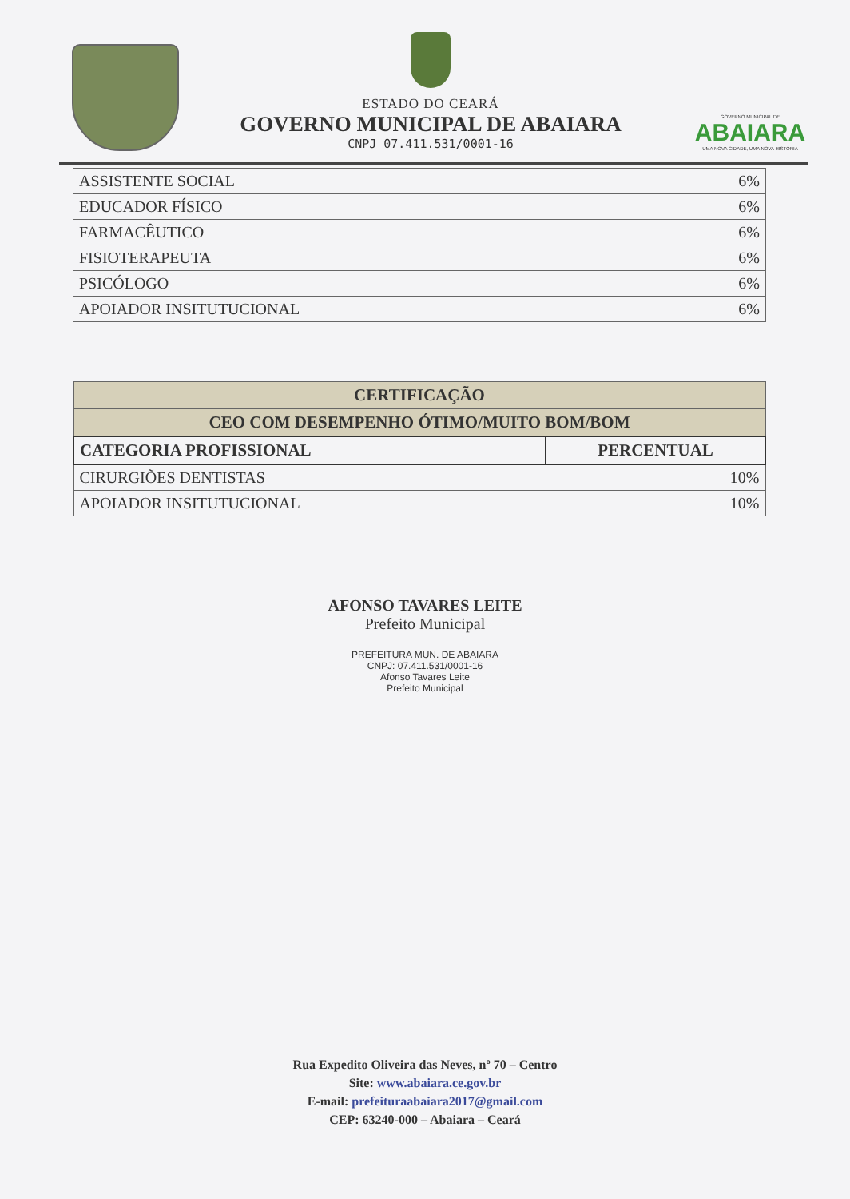ESTADO DO CEARÁ
GOVERNO MUNICIPAL DE ABAIARA
CNPJ 07.411.531/0001-16
GOVERNO MUNICIPAL DE
ABAIARA
UMA NOVA CIDADE, UMA NOVA HISTÓRIA
| ASSISTENTE SOCIAL | 6% |
| EDUCADOR FÍSICO | 6% |
| FARMACÊUTICO | 6% |
| FISIOTERAPEUTA | 6% |
| PSICÓLOGO | 6% |
| APOIADOR INSITUTUCIONAL | 6% |
| CERTIFICAÇÃO | |
| --- | --- |
| CEO COM DESEMPENHO ÓTIMO/MUITO BOM/BOM | |
| CATEGORIA PROFISSIONAL | PERCENTUAL |
| CIRURGIÕES DENTISTAS | 10% |
| APOIADOR INSITUTUCIONAL | 10% |
AFONSO TAVARES LEITE
Prefeito Municipal
PREFEITURA MUN. DE ABAIARA
CNPJ: 07.411.531/0001-16
Afonso Tavares Leite
Prefeito Municipal
Rua Expedito Oliveira das Neves, nº 70 – Centro
Site: www.abaiara.ce.gov.br
E-mail: prefeituraabaiara2017@gmail.com
CEP: 63240-000 – Abaiara – Ceará